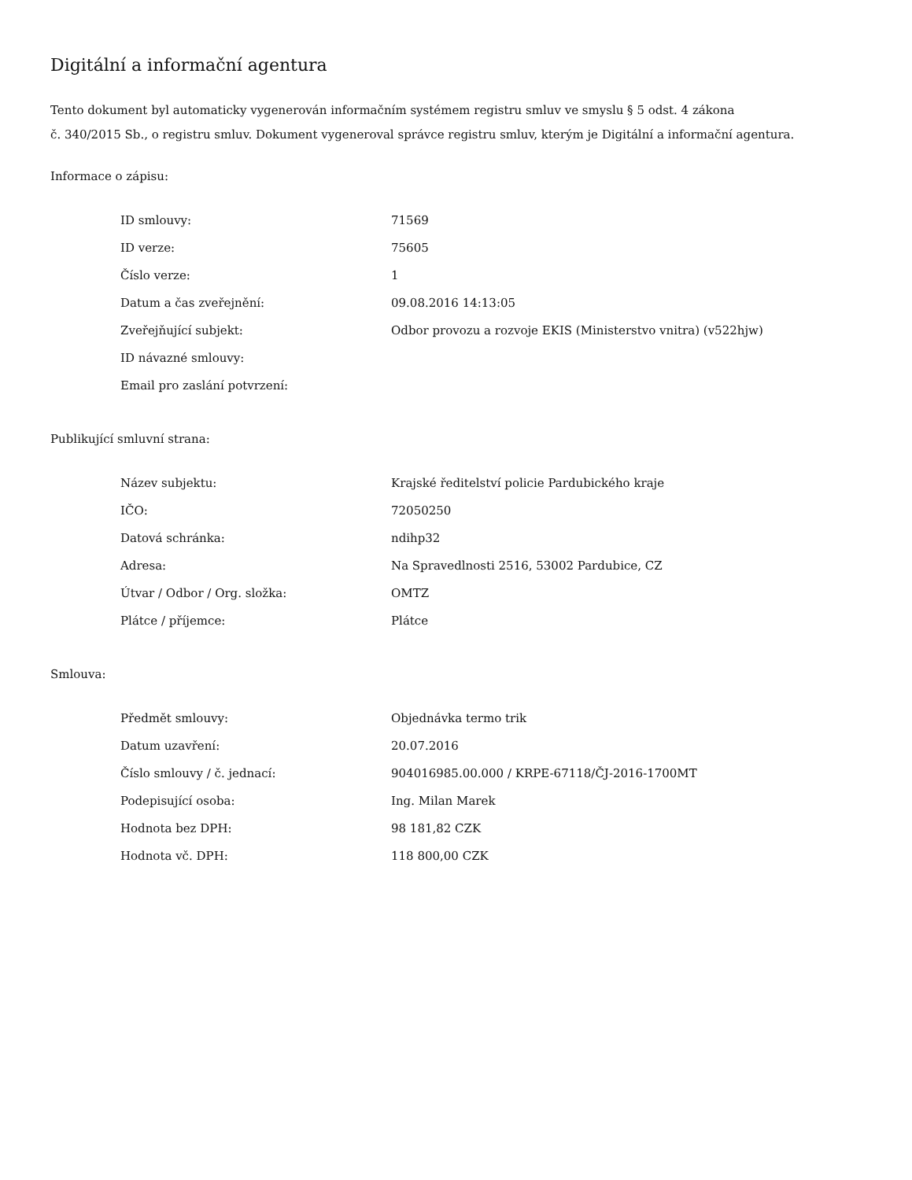Digitální a informační agentura
Tento dokument byl automaticky vygenerován informačním systémem registru smluv ve smyslu § 5 odst. 4 zákona
č. 340/2015 Sb., o registru smluv. Dokument vygeneroval správce registru smluv, kterým je Digitální a informační agentura.
Informace o zápisu:
| ID smlouvy: | 71569 |
| ID verze: | 75605 |
| Číslo verze: | 1 |
| Datum a čas zveřejnění: | 09.08.2016 14:13:05 |
| Zveřejňující subjekt: | Odbor provozu a rozvoje EKIS (Ministerstvo vnitra) (v522hjw) |
| ID návazné smlouvy: | |
| Email pro zaslání potvrzení: | |
Publikující smluvní strana:
| Název subjektu: | Krajské ředitelství policie Pardubického kraje |
| IČO: | 72050250 |
| Datová schránka: | ndihp32 |
| Adresa: | Na Spravedlnosti 2516, 53002 Pardubice, CZ |
| Útvar / Odbor / Org. složka: | OMTZ |
| Plátce / příjemce: | Plátce |
Smlouva:
| Předmět smlouvy: | Objednávka termo trik |
| Datum uzavření: | 20.07.2016 |
| Číslo smlouvy / č. jednací: | 904016985.00.000 / KRPE-67118/ČJ-2016-1700MT |
| Podepisující osoba: | Ing. Milan Marek |
| Hodnota bez DPH: | 98 181,82 CZK |
| Hodnota vč. DPH: | 118 800,00 CZK |